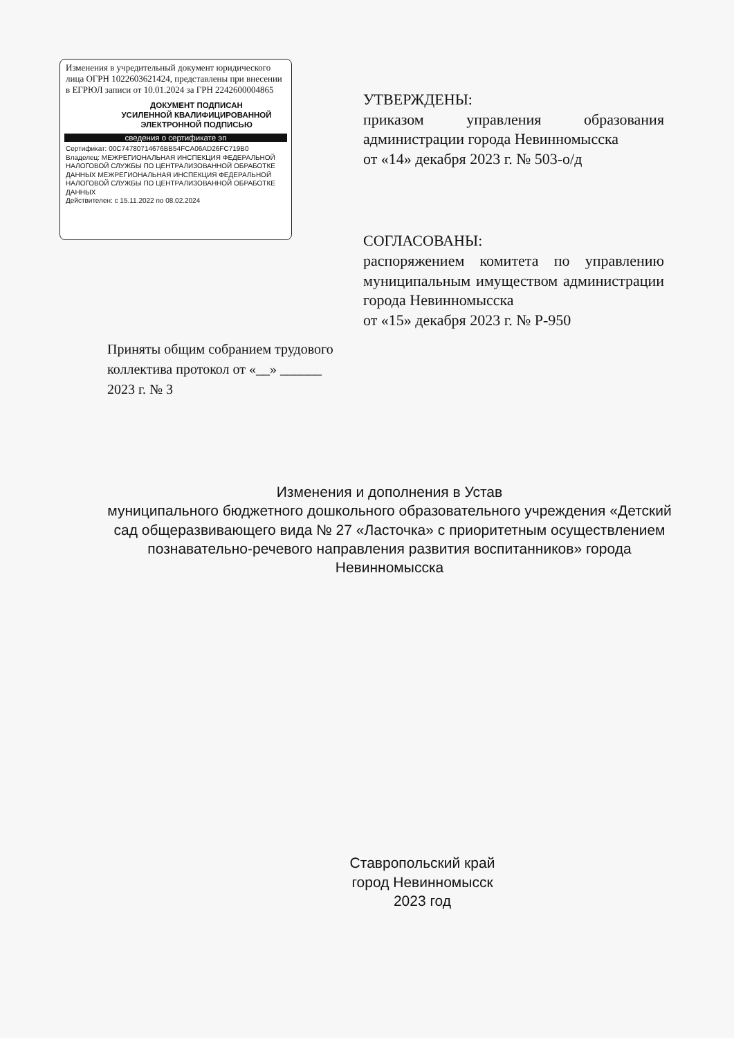Изменения в учредительный документ юридического лица ОГРН 1022603621424, представлены при внесении в ЕГРЮЛ записи от 10.01.2024 за ГРН 2242600004865
ДОКУМЕНТ ПОДПИСАН
УСИЛЕННОЙ КВАЛИФИЦИРОВАННОЙ
ЭЛЕКТРОННОЙ ПОДПИСЬЮ
сведения о сертификате эп
Сертификат: 00C74780714676BB54FCA06AD26FC719B0
Владелец: МЕЖРЕГИОНАЛЬНАЯ ИНСПЕКЦИЯ ФЕДЕРАЛЬНОЙ НАЛОГОВОЙ СЛУЖБЫ ПО ЦЕНТРАЛИЗОВАННОЙ ОБРАБОТКЕ ДАННЫХ МЕЖРЕГИОНАЛЬНАЯ ИНСПЕКЦИЯ ФЕДЕРАЛЬНОЙ НАЛОГОВОЙ СЛУЖБЫ ПО ЦЕНТРАЛИЗОВАННОЙ ОБРАБОТКЕ ДАННЫХ
Действителен: с 15.11.2022 по 08.02.2024
Приняты общим собранием трудового коллектива протокол от «__» ______ 2023 г. № 3
УТВЕРЖДЕНЫ:
приказом управления образования администрации города Невинномысска
от «14» декабря 2023 г. № 503-о/д
СОГЛАСОВАНЫ:
распоряжением комитета по управлению муниципальным имуществом администрации города Невинномысска
от «15» декабря 2023 г. № Р-950
Изменения и дополнения в Устав
муниципального бюджетного дошкольного образовательного учреждения «Детский сад общеразвивающего вида № 27 «Ласточка» с приоритетным осуществлением познавательно-речевого направления развития воспитанников» города Невинномысска
Ставропольский край
город Невинномысск
2023 год